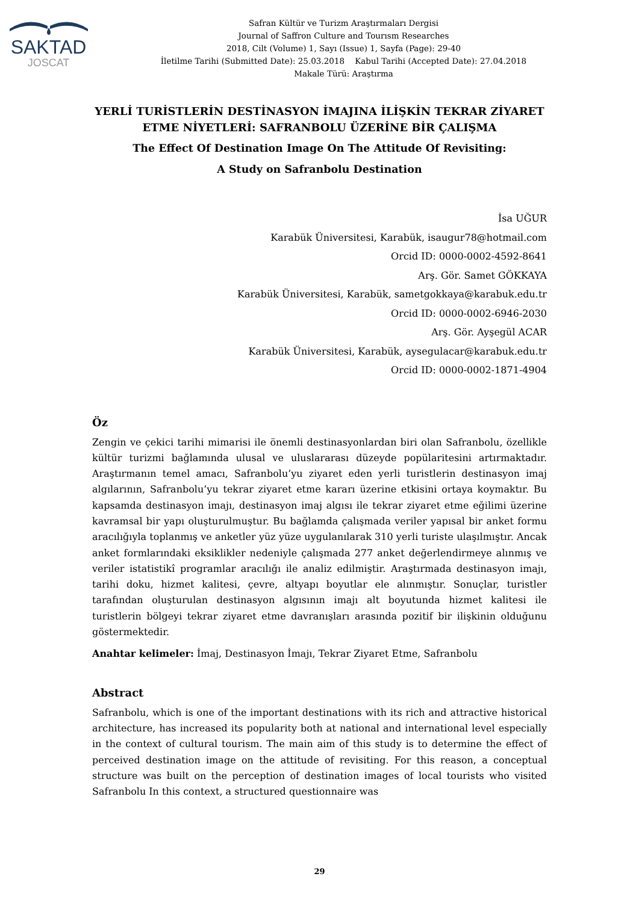SAKTAD
JOSCAT
Safran Kültür ve Turizm Araştırmaları Dergisi
Journal of Saffron Culture and Tourısm Researches
2018, Cilt (Volume) 1, Sayı (Issue) 1, Sayfa (Page): 29-40
İletilme Tarihi (Submitted Date): 25.03.2018 Kabul Tarihi (Accepted Date): 27.04.2018
Makale Türü: Araştırma
YERLİ TURİSTLERİN DESTİNASYON İMAJINA İLİŞKİN TEKRAR ZİYARET ETME NİYETLERİ: SAFRANBOLU ÜZERİNE BİR ÇALIŞMA
The Effect Of Destination Image On The Attitude Of Revisiting:
A Study on Safranbolu Destination
İsa UĞUR
Karabük Üniversitesi, Karabük, isaugur78@hotmail.com
Orcid ID: 0000-0002-4592-8641
Arş. Gör. Samet GÖKKAYA
Karabük Üniversitesi, Karabük, sametgokkaya@karabuk.edu.tr
Orcid ID: 0000-0002-6946-2030
Arş. Gör. Ayşegül ACAR
Karabük Üniversitesi, Karabük, aysegulacar@karabuk.edu.tr
Orcid ID: 0000-0002-1871-4904
Öz
Zengin ve çekici tarihi mimarisi ile önemli destinasyonlardan biri olan Safranbolu, özellikle kültür turizmi bağlamında ulusal ve uluslararası düzeyde popülaritesini artırmaktadır. Araştırmanın temel amacı, Safranbolu’yu ziyaret eden yerli turistlerin destinasyon imaj algılarının, Safranbolu’yu tekrar ziyaret etme kararı üzerine etkisini ortaya koymaktır. Bu kapsamda destinasyon imajı, destinasyon imaj algısı ile tekrar ziyaret etme eğilimi üzerine kavramsal bir yapı oluşturulmuştur. Bu bağlamda çalışmada veriler yapısal bir anket formu aracılığıyla toplanmış ve anketler yüz yüze uygulanılarak 310 yerli turiste ulaşılmıştır. Ancak anket formlarındaki eksiklikler nedeniyle çalışmada 277 anket değerlendirmeye alınmış ve veriler istatistikî programlar aracılığı ile analiz edilmiştir. Araştırmada destinasyon imajı, tarihi doku, hizmet kalitesi, çevre, altyapı boyutlar ele alınmıştır. Sonuçlar, turistler tarafından oluşturulan destinasyon algısının imajı alt boyutunda hizmet kalitesi ile turistlerin bölgeyi tekrar ziyaret etme davranışları arasında pozitif bir ilişkinin olduğunu göstermektedir.
Anahtar kelimeler: İmaj, Destinasyon İmajı, Tekrar Ziyaret Etme, Safranbolu
Abstract
Safranbolu, which is one of the important destinations with its rich and attractive historical architecture, has increased its popularity both at national and international level especially in the context of cultural tourism. The main aim of this study is to determine the effect of perceived destination image on the attitude of revisiting. For this reason, a conceptual structure was built on the perception of destination images of local tourists who visited Safranbolu In this context, a structured questionnaire was
29